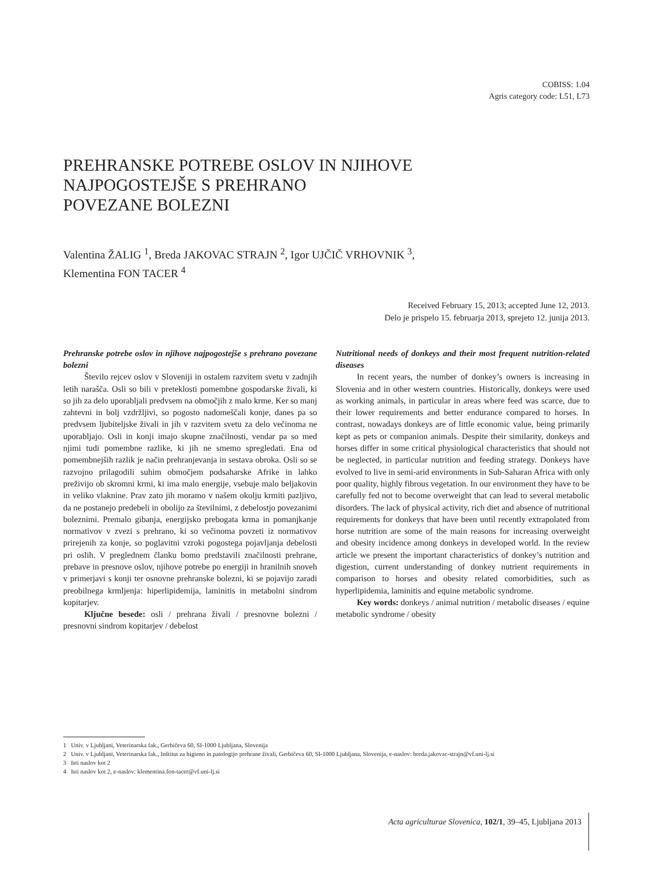COBISS: 1.04
Agris category code: L51, L73
PREHRANSKE POTREBE OSLOV IN NJIHOVE
NAJPOGOSTEJŠE S PREHRANO
POVEZANE BOLEZNI
Valentina ŽALIG <sup>1</sup>, Breda JAKOVAC STRAJN <sup>2</sup>, Igor UJČIČ VRHOVNIK <sup>3</sup>,
Klementina FON TACER <sup>4</sup>
Received February 15, 2013; accepted June 12, 2013.
Delo je prispelo 15. februarja 2013, sprejeto 12. junija 2013.
Prehranske potrebe oslov in njihove najpogostejše s prehrano povezane bolezni
Število rejcev oslov v Sloveniji in ostalem razvitem svetu v zadnjih letih narašča. Osli so bili v preteklosti pomembne gospodarske živali, ki so jih za delo uporabljali predvsem na območjih z malo krme. Ker so manj zahtevni in bolj vzdržljivi, so pogosto nadomeščali konje, danes pa so predvsem ljubiteljske živali in jih v razvitem svetu za delo večinoma ne uporabljajo. Osli in konji imajo skupne značilnosti, vendar pa so med njimi tudi pomembne razlike, ki jih ne smemo spregledati. Ena od pomembnejših razlik je način prehranjevanja in sestava obroka. Osli so se razvojno prilagodili suhim območjem podsaharske Afrike in lahko preživijo ob skromni krmi, ki ima malo energije, vsebuje malo beljakovin in veliko vlaknine. Prav zato jih moramo v našem okolju krmiti pazljivo, da ne postanejo predebeli in obolijo za številnimi, z debelostjo povezanimi boleznimi. Premalo gibanja, energijsko prebogata krma in pomanjkanje normativov v zvezi s prehrano, ki so večinoma povzeti iz normativov prirejenih za konje, so poglavitni vzroki pogostega pojavljanja debelosti pri oslih. V preglednem članku bomo predstavili značilnosti prehrane, prebave in presnove oslov, njihove potrebe po energiji in hranilnih snoveh v primerjavi s konji ter osnovne prehranske bolezni, ki se pojavijo zaradi preobilnega krmljenja: hiperlipidemija, laminitis in metabolni sindrom kopitarjev.
Ključne besede: osli / prehrana živali / presnovne bolezni / presnovni sindrom kopitarjev / debelost
Nutritional needs of donkeys and their most frequent nutrition-related diseases
In recent years, the number of donkey’s owners is increasing in Slovenia and in other western countries. Historically, donkeys were used as working animals, in particular in areas where feed was scarce, due to their lower requirements and better endurance compared to horses. In contrast, nowadays donkeys are of little economic value, being primarily kept as pets or companion animals. Despite their similarity, donkeys and horses differ in some critical physiological characteristics that should not be neglected, in particular nutrition and feeding strategy. Donkeys have evolved to live in semi-arid environments in Sub-Saharan Africa with only poor quality, highly fibrous vegetation. In our environment they have to be carefully fed not to become overweight that can lead to several metabolic disorders. The lack of physical activity, rich diet and absence of nutritional requirements for donkeys that have been until recently extrapolated from horse nutrition are some of the main reasons for increasing overweight and obesity incidence among donkeys in developed world. In the review article we present the important characteristics of donkey’s nutrition and digestion, current understanding of donkey nutrient requirements in comparison to horses and obesity related comorbidities, such as hyperlipidemia, laminitis and equine metabolic syndrome.
Key words: donkeys / animal nutrition / metabolic diseases / equine metabolic syndrome / obesity
1 Univ. v Ljubljani, Veterinarska fak., Gerbičeva 60, SI-1000 Ljubljana, Slovenija
2 Univ. v Ljubljani, Veterinarska fak., Inštitut za higieno in patologijo prehrane živali, Gerbičeva 60, SI-1000 Ljubljana, Slovenija, e-naslov: breda.jakovac-strajn@vf.uni-lj.si
3 Isti naslov kot 2
4 Isti naslov kot 2, e-naslov: klementina.fon-tacer@vf.uni-lj.si
Acta agriculturae Slovenica, 102/1, 39–45, Ljubljana 2013